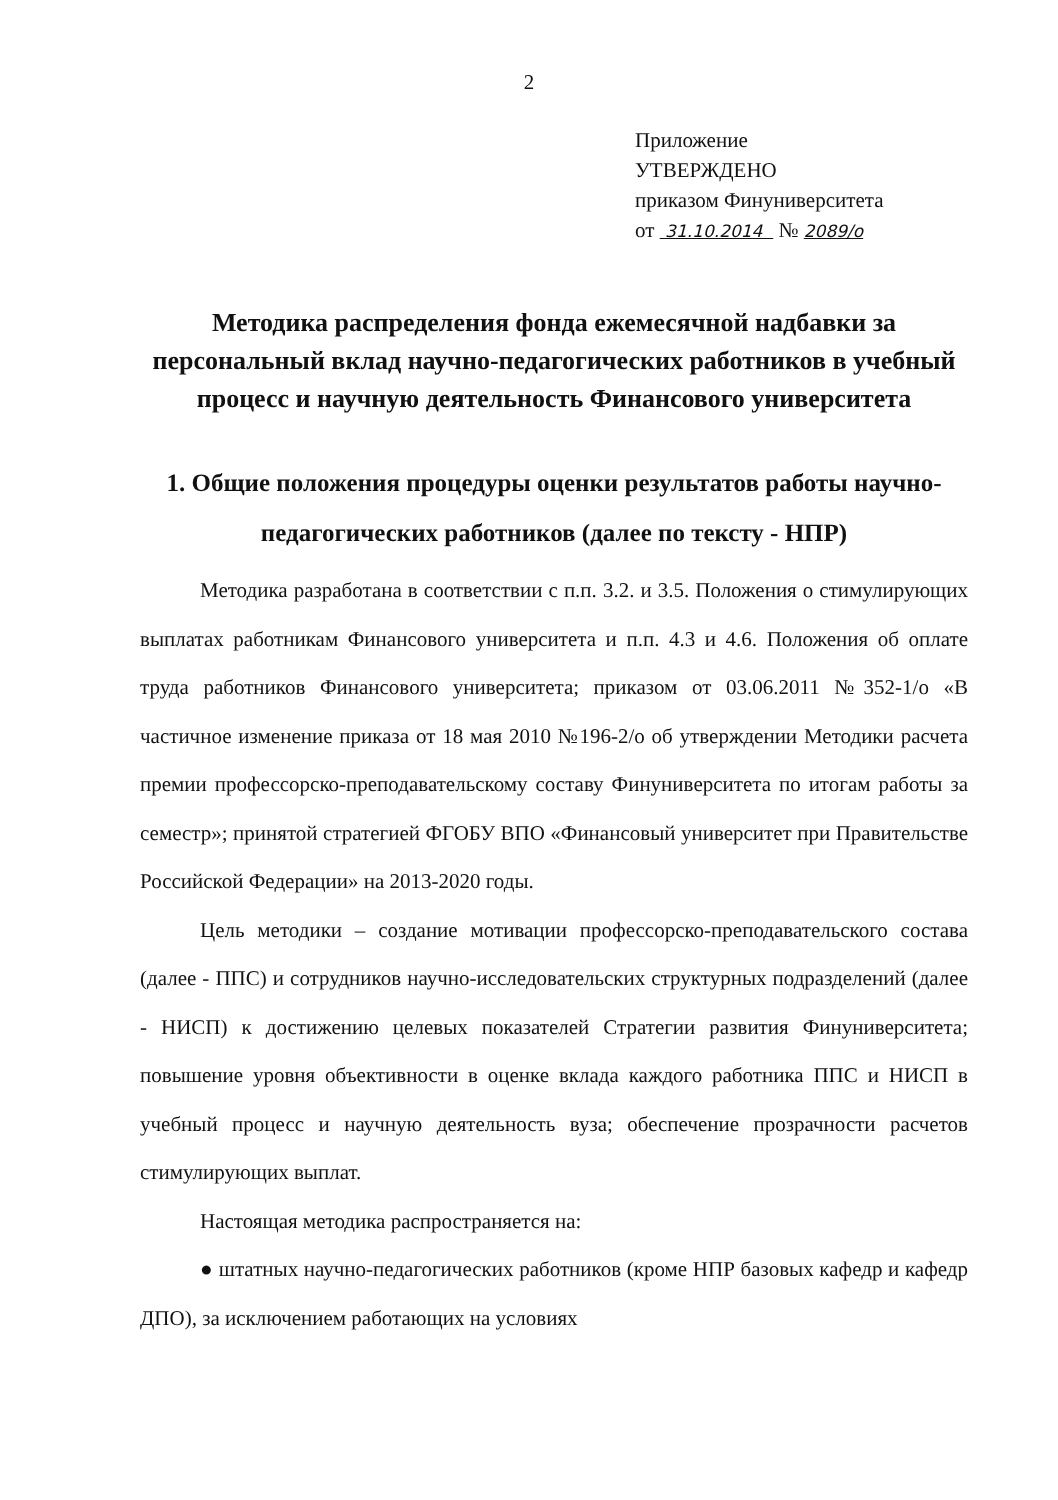2
Приложение
УТВЕРЖДЕНО
приказом Финуниверситета
от 31.10.2014 № 2089/о
Методика распределения фонда ежемесячной надбавки за персональный вклад научно-педагогических работников в учебный процесс и научную деятельность Финансового университета
1. Общие положения процедуры оценки результатов работы научно-педагогических работников (далее по тексту - НПР)
Методика разработана в соответствии с п.п. 3.2. и 3.5. Положения о стимулирующих выплатах работникам Финансового университета и п.п. 4.3 и 4.6. Положения об оплате труда работников Финансового университета; приказом от 03.06.2011 №352-1/о «В частичное изменение приказа от 18 мая 2010 №196-2/о об утверждении Методики расчета премии профессорско-преподавательскому составу Финуниверситета по итогам работы за семестр»; принятой стратегией ФГОБУ ВПО «Финансовый университет при Правительстве Российской Федерации» на 2013-2020 годы.
Цель методики – создание мотивации профессорско-преподавательского состава (далее - ППС) и сотрудников научно-исследовательских структурных подразделений (далее - НИСП) к достижению целевых показателей Стратегии развития Финуниверситета; повышение уровня объективности в оценке вклада каждого работника ППС и НИСП в учебный процесс и научную деятельность вуза; обеспечение прозрачности расчетов стимулирующих выплат.
Настоящая методика распространяется на:
● штатных научно-педагогических работников (кроме НПР базовых кафедр и кафедр ДПО), за исключением работающих на условиях